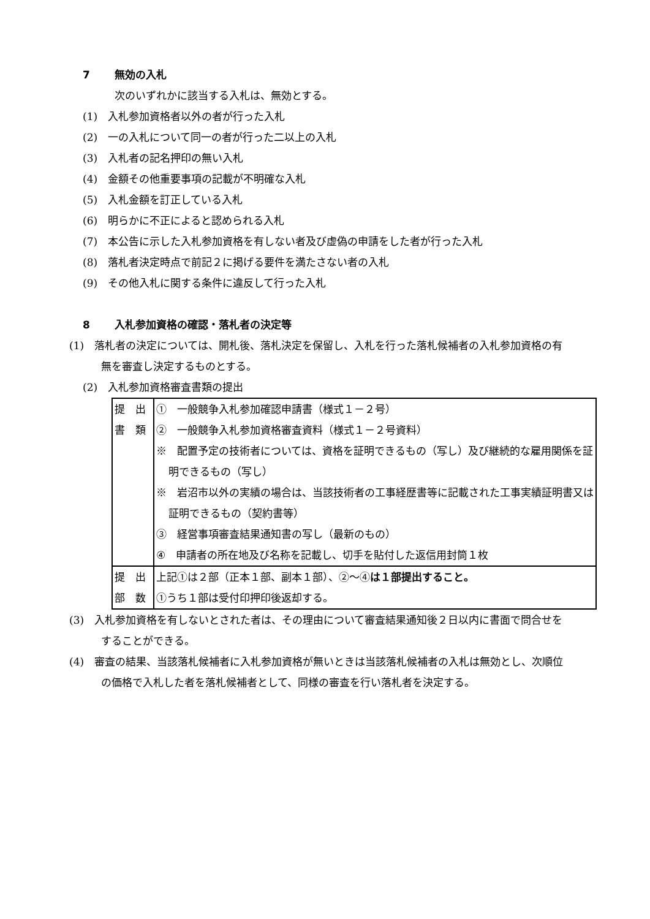7 無効の入札
次のいずれかに該当する入札は、無効とする。
(1)　入札参加資格者以外の者が行った入札
(2)　一の入札について同一の者が行った二以上の入札
(3)　入札者の記名押印の無い入札
(4)　金額その他重要事項の記載が不明確な入札
(5)　入札金額を訂正している入札
(6)　明らかに不正によると認められる入札
(7)　本公告に示した入札参加資格を有しない者及び虚偽の申請をした者が行った入札
(8)　落札者決定時点で前記２に掲げる要件を満たさない者の入札
(9)　その他入札に関する条件に違反して行った入札
8 入札参加資格の確認・落札者の決定等
(1)　落札者の決定については、開札後、落札決定を保留し、入札を行った落札候補者の入札参加資格の有無を審査し決定するものとする。
(2)　入札参加資格審査書類の提出
| 提 出 書 類 | ① 一般競争入札参加確認申請書（様式１－２号） ② 一般競争入札参加資格審査資料（様式１－２号資料） ※ 配置予定の技術者については、資格を証明できるもの（写し）及び継続的な雇用関係を証明できるもの（写し） ※ 岩沼市以外の実績の場合は、当該技術者の工事経歴書等に記載された工事実績証明書又は証明できるもの（契約書等） ③ 経営事項審査結果通知書の写し（最新のもの） ④ 申請者の所在地及び名称を記載し、切手を貼付した返信用封筒１枚 |
| 提 出 部 数 | 上記①は２部（正本１部、副本１部）、②～④ は１部提出すること。 ①うち１部は受付印押印後返却する。 |
(3)　入札参加資格を有しないとされた者は、その理由について審査結果通知後２日以内に書面で問合せをすることができる。
(4)　審査の結果、当該落札候補者に入札参加資格が無いときは当該落札候補者の入札は無効とし、次順位の価格で入札した者を落札候補者として、同様の審査を行い落札者を決定する。